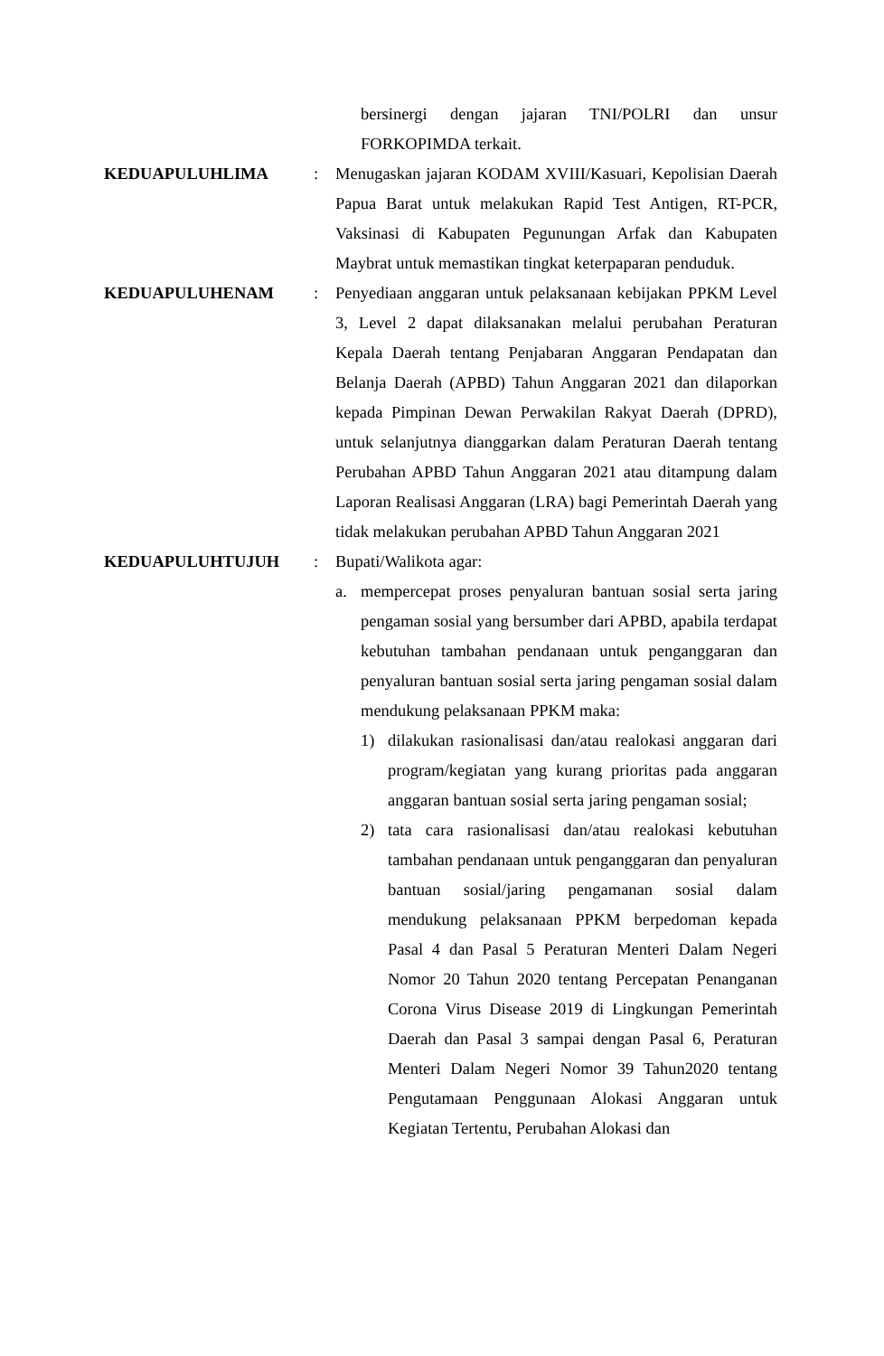bersinergi dengan jajaran TNI/POLRI dan unsur FORKOPIMDA terkait.
KEDUAPULUHLIMA : Menugaskan jajaran KODAM XVIII/Kasuari, Kepolisian Daerah Papua Barat untuk melakukan Rapid Test Antigen, RT-PCR, Vaksinasi di Kabupaten Pegunungan Arfak dan Kabupaten Maybrat untuk memastikan tingkat keterpaparan penduduk.
KEDUAPULUHENAM : Penyediaan anggaran untuk pelaksanaan kebijakan PPKM Level 3, Level 2 dapat dilaksanakan melalui perubahan Peraturan Kepala Daerah tentang Penjabaran Anggaran Pendapatan dan Belanja Daerah (APBD) Tahun Anggaran 2021 dan dilaporkan kepada Pimpinan Dewan Perwakilan Rakyat Daerah (DPRD), untuk selanjutnya dianggarkan dalam Peraturan Daerah tentang Perubahan APBD Tahun Anggaran 2021 atau ditampung dalam Laporan Realisasi Anggaran (LRA) bagi Pemerintah Daerah yang tidak melakukan perubahan APBD Tahun Anggaran 2021
KEDUAPULUHTUJUH : Bupati/Walikota agar:
a. mempercepat proses penyaluran bantuan sosial serta jaring pengaman sosial yang bersumber dari APBD, apabila terdapat kebutuhan tambahan pendanaan untuk penganggaran dan penyaluran bantuan sosial serta jaring pengaman sosial dalam mendukung pelaksanaan PPKM maka:
1) dilakukan rasionalisasi dan/atau realokasi anggaran dari program/kegiatan yang kurang prioritas pada anggaran anggaran bantuan sosial serta jaring pengaman sosial;
2) tata cara rasionalisasi dan/atau realokasi kebutuhan tambahan pendanaan untuk penganggaran dan penyaluran bantuan sosial/jaring pengamanan sosial dalam mendukung pelaksanaan PPKM berpedoman kepada Pasal 4 dan Pasal 5 Peraturan Menteri Dalam Negeri Nomor 20 Tahun 2020 tentang Percepatan Penanganan Corona Virus Disease 2019 di Lingkungan Pemerintah Daerah dan Pasal 3 sampai dengan Pasal 6, Peraturan Menteri Dalam Negeri Nomor 39 Tahun2020 tentang Pengutamaan Penggunaan Alokasi Anggaran untuk Kegiatan Tertentu, Perubahan Alokasi dan